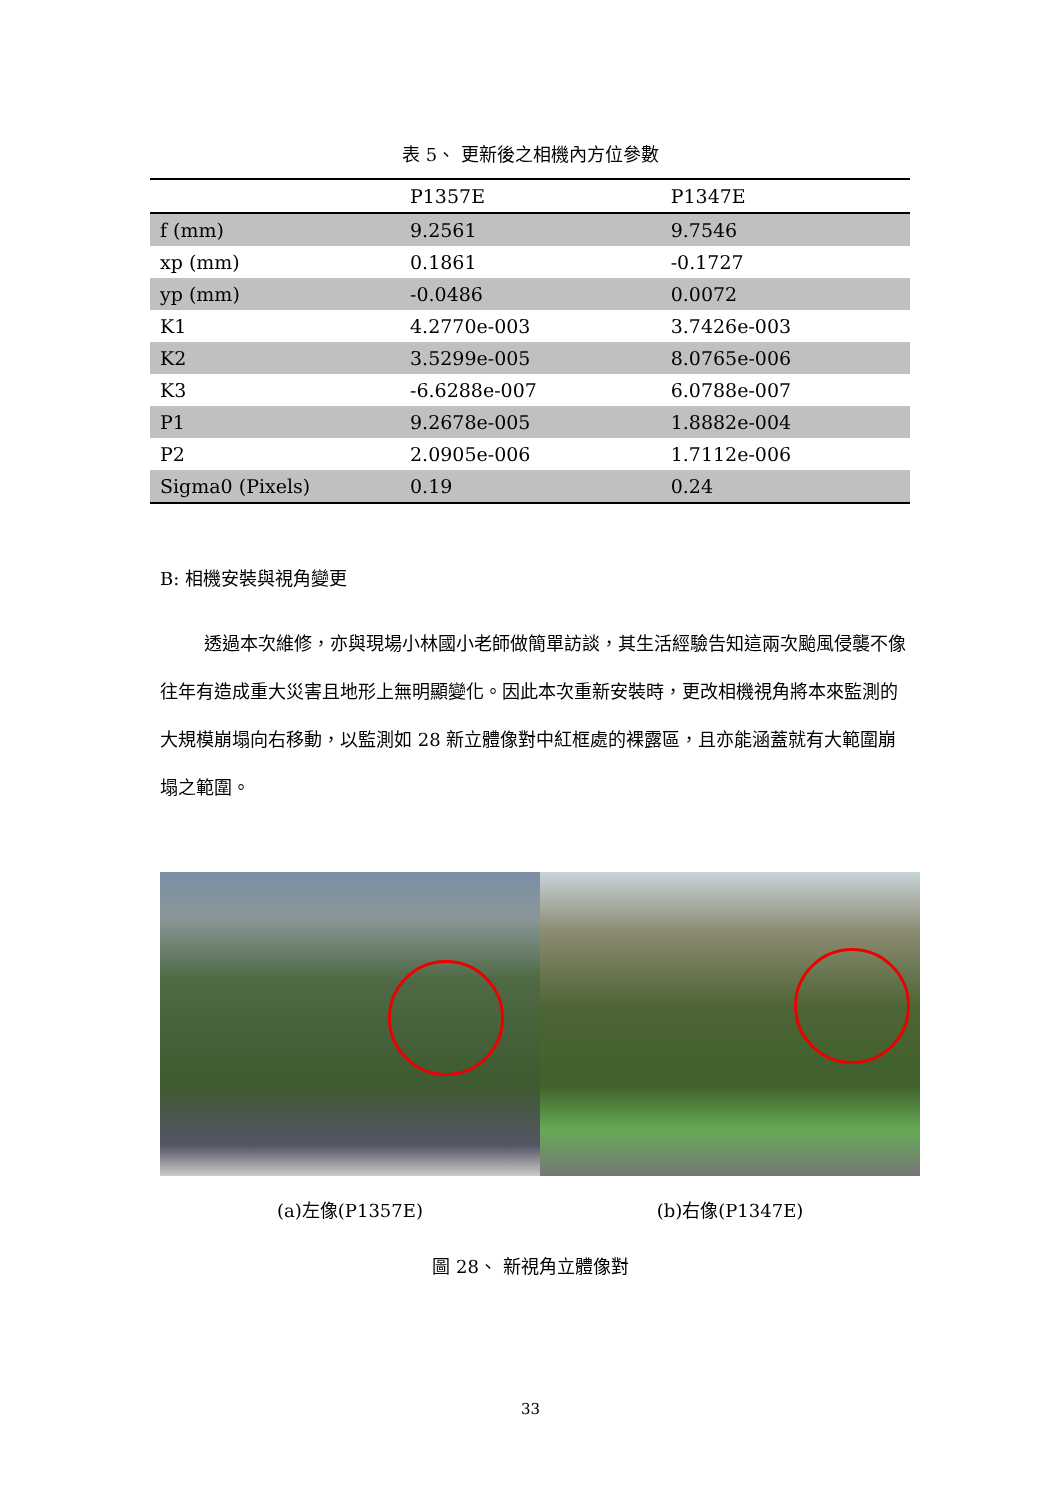表 5、 更新後之相機內方位參數
| | P1357E | P1347E |
| --- | --- | --- |
| f (mm) | 9.2561 | 9.7546 |
| xp (mm) | 0.1861 | -0.1727 |
| yp (mm) | -0.0486 | 0.0072 |
| K1 | 4.2770e-003 | 3.7426e-003 |
| K2 | 3.5299e-005 | 8.0765e-006 |
| K3 | -6.6288e-007 | 6.0788e-007 |
| P1 | 9.2678e-005 | 1.8882e-004 |
| P2 | 2.0905e-006 | 1.7112e-006 |
| Sigma0 (Pixels) | 0.19 | 0.24 |
B: 相機安裝與視角變更
透過本次維修，亦與現場小林國小老師做簡單訪談，其生活經驗告知這兩次颱風侵襲不像往年有造成重大災害且地形上無明顯變化。因此本次重新安裝時，更改相機視角將本來監測的大規模崩塌向右移動，以監測如 28 新立體像對中紅框處的裸露區，且亦能涵蓋就有大範圍崩塌之範圍。
(a)左像(P1357E) (b)右像(P1347E)
圖 28、 新視角立體像對
33